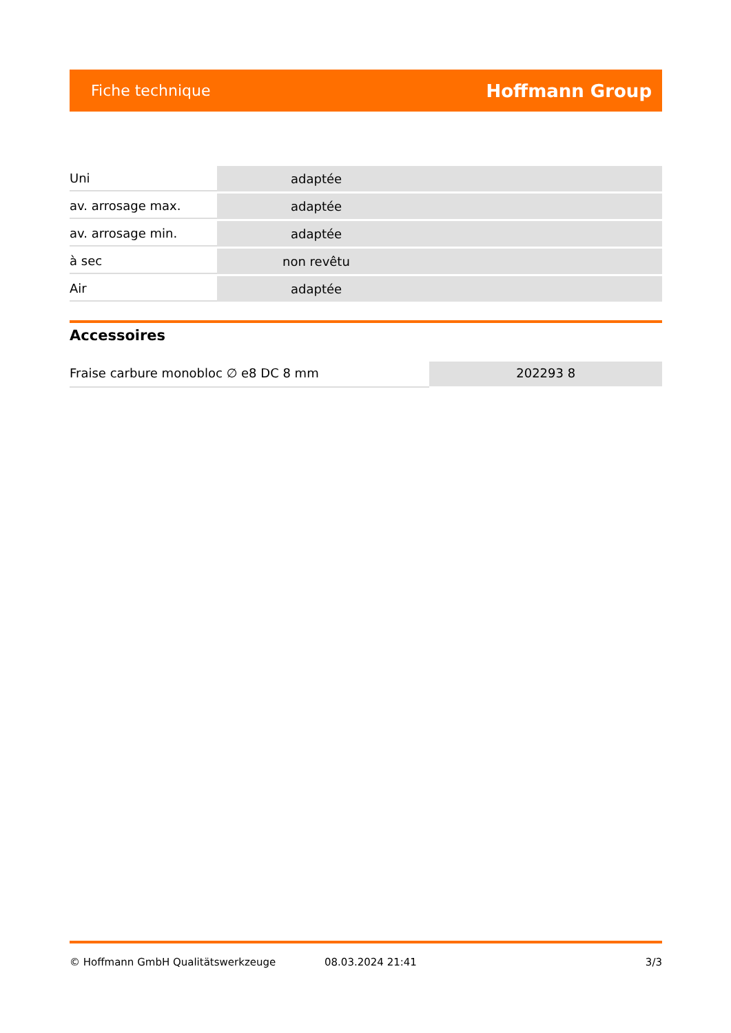Fiche technique Hoffmann Group
| Uni | adaptée |
| av. arrosage max. | adaptée |
| av. arrosage min. | adaptée |
| à sec | non revêtu |
| Air | adaptée |
Accessoires
Fraise carbure monobloc ∅ e8 DC 8 mm 202293 8
© Hoffmann GmbH Qualitätswerkzeuge 08.03.2024 21:41 3/3